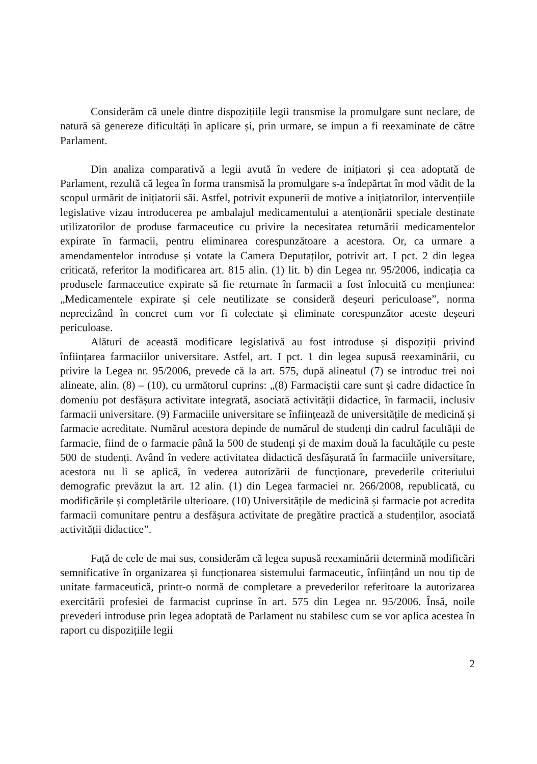Considerăm că unele dintre dispozițiile legii transmise la promulgare sunt neclare, de natură să genereze dificultăți în aplicare și, prin urmare, se impun a fi reexaminate de către Parlament.
Din analiza comparativă a legii avută în vedere de inițiatori și cea adoptată de Parlament, rezultă că legea în forma transmisă la promulgare s-a îndepărtat în mod vădit de la scopul urmărit de inițiatorii săi. Astfel, potrivit expunerii de motive a inițiatorilor, intervențiile legislative vizau introducerea pe ambalajul medicamentului a atenționării speciale destinate utilizatorilor de produse farmaceutice cu privire la necesitatea returnării medicamentelor expirate în farmacii, pentru eliminarea corespunzătoare a acestora. Or, ca urmare a amendamentelor introduse și votate la Camera Deputaților, potrivit art. I pct. 2 din legea criticată, referitor la modificarea art. 815 alin. (1) lit. b) din Legea nr. 95/2006, indicația ca produsele farmaceutice expirate să fie returnate în farmacii a fost înlocuită cu mențiunea: „Medicamentele expirate și cele neutilizate se consideră deșeuri periculoase”, norma neprecizând în concret cum vor fi colectate și eliminate corespunzător aceste deșeuri periculoase.
Alături de această modificare legislativă au fost introduse și dispoziții privind înființarea farmaciilor universitare. Astfel, art. I pct. 1 din legea supusă reexaminării, cu privire la Legea nr. 95/2006, prevede că la art. 575, după alineatul (7) se introduc trei noi alineate, alin. (8) – (10), cu următorul cuprins: „(8) Farmaciștii care sunt și cadre didactice în domeniu pot desfășura activitate integrată, asociată activității didactice, în farmacii, inclusiv farmacii universitare. (9) Farmaciile universitare se înființează de universitățile de medicină și farmacie acreditate. Numărul acestora depinde de numărul de studenți din cadrul facultății de farmacie, fiind de o farmacie până la 500 de studenți și de maxim două la facultățile cu peste 500 de studenți. Având în vedere activitatea didactică desfășurată în farmaciile universitare, acestora nu li se aplică, în vederea autorizării de funcționare, prevederile criteriului demografic prevăzut la art. 12 alin. (1) din Legea farmaciei nr. 266/2008, republicată, cu modificările și completările ulterioare. (10) Universitățile de medicină și farmacie pot acredita farmacii comunitare pentru a desfășura activitate de pregătire practică a studenților, asociată activității didactice”.
Față de cele de mai sus, considerăm că legea supusă reexaminării determină modificări semnificative în organizarea și funcționarea sistemului farmaceutic, înființând un nou tip de unitate farmaceutică, printr-o normă de completare a prevederilor referitoare la autorizarea exercitării profesiei de farmacist cuprinse în art. 575 din Legea nr. 95/2006. Însă, noile prevederi introduse prin legea adoptată de Parlament nu stabilesc cum se vor aplica acestea în raport cu dispozițiile legii
2